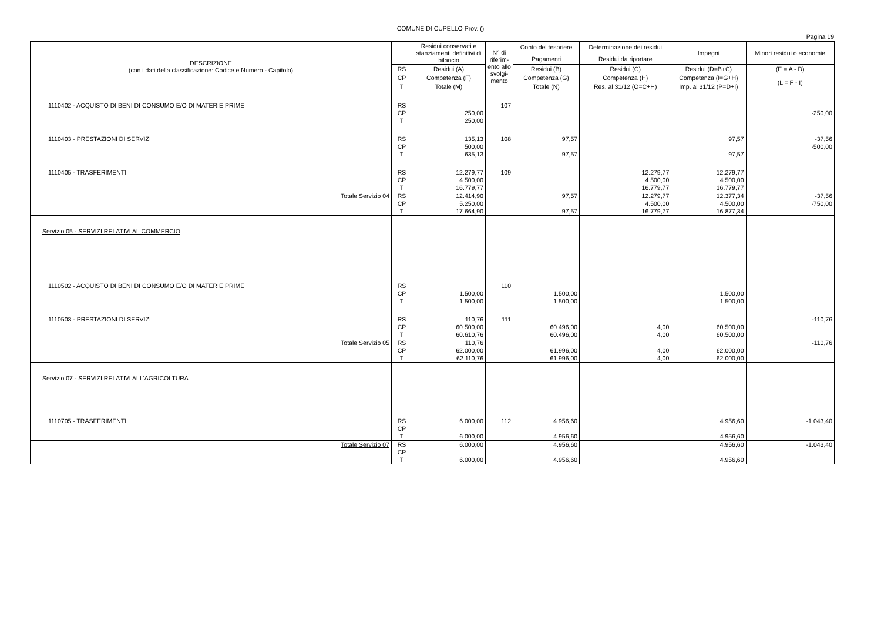COMUNE DI CUPELLO Prov. ()
Pagina 19
| DESCRIZIONE (con i dati della classificazione: Codice e Numero - Capitolo) | | Residui conservati e stanziamenti definitivi di bilancio | N° di riferim-ento allo svolgi-mento | Conto del tesoriere | Determinazione dei residui | Impegni | Minori residui o economie |
| --- | --- | --- | --- | --- | --- | --- | --- |
| | | | | Pagamenti | Residui da riportare | | |
| | RS | Residui (A) | | Residui (B) | Residui (C) | Residui (D=B+C) | (E = A - D) |
| | CP | Competenza (F) | | Competenza (G) | Competenza (H) | Competenza (I=G+H) | (L = F - I) |
| | T | Totale (M) | | Totale (N) | Res. al 31/12 (O=C+H) | Imp. al 31/12 (P=D+I) | |
| 1110402 - ACQUISTO DI BENI DI CONSUMO E/O DI MATERIE PRIME | RS CP T | 250,00 250,00 | 107 | | | | -250,00 |
| 1110403 - PRESTAZIONI DI SERVIZI | RS CP T | 135,13 500,00 635,13 | 108 | 97,57 97,57 | | 97,57 97,57 | -37,56 -500,00 |
| 1110405 - TRASFERIMENTI | RS CP T | 12.279,77 4.500,00 16.779,77 | 109 | | 12.279,77 4.500,00 16.779,77 | 12.279,77 4.500,00 16.779,77 | |
| Totale Servizio 04 | RS CP T | 12.414,90 5.250,00 17.664,90 | | 97,57 97,57 | 12.279,77 4.500,00 16.779,77 | 12.377,34 4.500,00 16.877,34 | -37,56 -750,00 |
| Servizio 05 - SERVIZI RELATIVI AL COMMERCIO | | | | | | | |
| 1110502 - ACQUISTO DI BENI DI CONSUMO E/O DI MATERIE PRIME | RS CP T | 1.500,00 1.500,00 | 110 | 1.500,00 1.500,00 | | 1.500,00 1.500,00 | |
| 1110503 - PRESTAZIONI DI SERVIZI | RS CP T | 110,76 60.500,00 60.610,76 | 111 | 60.496,00 60.496,00 | 4,00 4,00 | 60.500,00 60.500,00 | -110,76 |
| Totale Servizio 05 | RS CP T | 110,76 62.000,00 62.110,76 | | 61.996,00 61.996,00 | 4,00 4,00 | 62.000,00 62.000,00 | -110,76 |
| Servizio 07 - SERVIZI RELATIVI ALL'AGRICOLTURA | | | | | | | |
| 1110705 - TRASFERIMENTI | RS CP T | 6.000,00 6.000,00 | 112 | 4.956,60 4.956,60 | | 4.956,60 4.956,60 | -1.043,40 |
| Totale Servizio 07 | RS CP T | 6.000,00 6.000,00 | | 4.956,60 4.956,60 | | 4.956,60 4.956,60 | -1.043,40 |